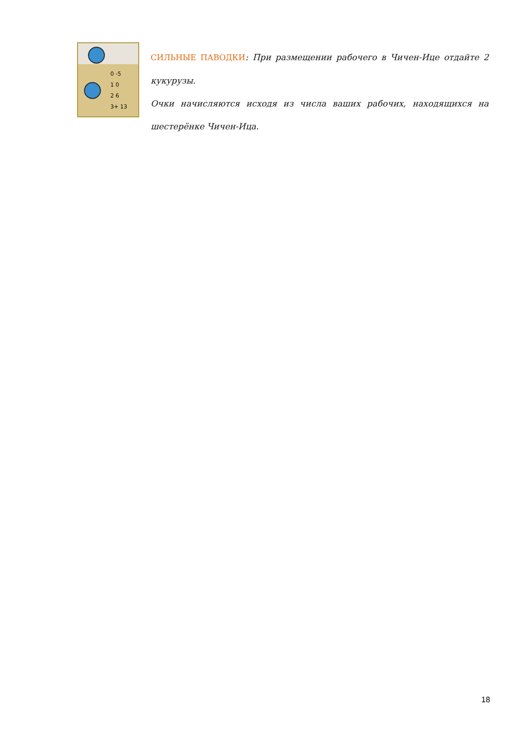0 -5
1 0
2 6
3+ 13
СИЛЬНЫЕ ПАВОДКИ: При размещении рабочего в Чичен-Ице отдайте 2 кукурузы.
Очки начисляются исходя из числа ваших рабочих, находящихся на шестерёнке Чичен-Ица.
18